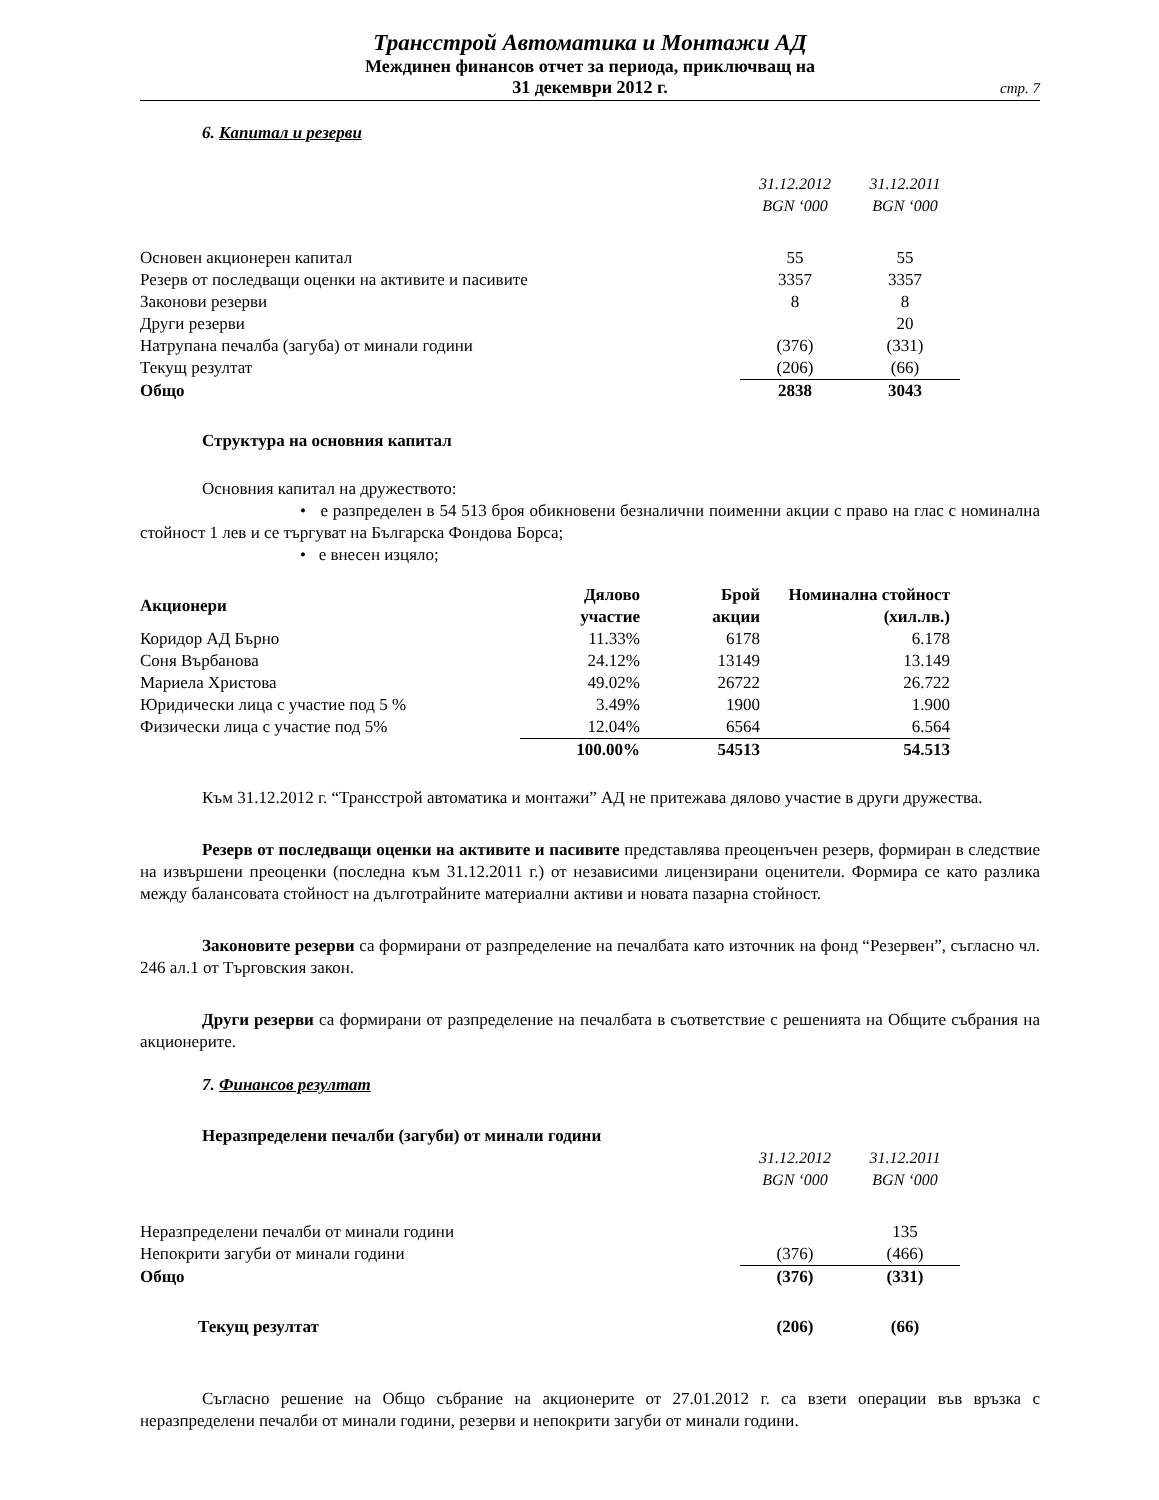Трансстрой Автоматика и Монтажи АД
Междинен финансов отчет за периода, приключващ на
31 декември 2012 г.
стр. 7
6. Капитал и резерви
| | 31.12.2012 | 31.12.2011 |
| | BGN ‘000 | BGN ‘000 |
| Основен акционерен капитал | 55 | 55 |
| Резерв от последващи оценки на активите и пасивите | 3357 | 3357 |
| Законови резерви | 8 | 8 |
| Други резерви | | 20 |
| Натрупана печалба (загуба) от минали години | (376) | (331) |
| Текущ резултат | (206) | (66) |
| Общо | 2838 | 3043 |
Структура на основния капитал
Основния капитал на дружеството:
• е разпределен в 54 513 броя обикновени безналични поименни акции с право на глас с номинална стойност 1 лев и се търгуват на Българска Фондова Борса;
• е внесен изцяло;
| Акционери | Дялово участие | Брой акции | Номинална стойност (хил.лв.) |
| --- | --- | --- | --- |
| Коридор АД Бърно | 11.33% | 6178 | 6.178 |
| Соня Върбанова | 24.12% | 13149 | 13.149 |
| Мариела Христова | 49.02% | 26722 | 26.722 |
| Юридически лица с участие под 5 % | 3.49% | 1900 | 1.900 |
| Физически лица с участие под 5% | 12.04% | 6564 | 6.564 |
| | 100.00% | 54513 | 54.513 |
Към 31.12.2012 г. “Трансстрой автоматика и монтажи” АД не притежава дялово участие в други дружества.
Резерв от последващи оценки на активите и пасивите представлява преоценъчен резерв, формиран в следствие на извършени преоценки (последна към 31.12.2011 г.) от независими лицензирани оценители. Формира се като разлика между балансовата стойност на дълготрайните материални активи и новата пазарна стойност.
Законовите резерви са формирани от разпределение на печалбата като източник на фонд “Резервен”, съгласно чл. 246 ал.1 от Търговския закон.
Други резерви са формирани от разпределение на печалбата в съответствие с решенията на Общите събрания на акционерите.
7. Финансов резултат
Неразпределени печалби (загуби) от минали години
| | 31.12.2012 | 31.12.2011 |
| | BGN ‘000 | BGN ‘000 |
| Неразпределени печалби от минали години | | 135 |
| Непокрити загуби от минали години | (376) | (466) |
| Общо | (376) | (331) |
| Текущ резултат | (206) | (66) |
Съгласно решение на Общо събрание на акционерите от 27.01.2012 г. са взети операции във връзка с неразпределени печалби от минали години, резерви и непокрити загуби от минали години.